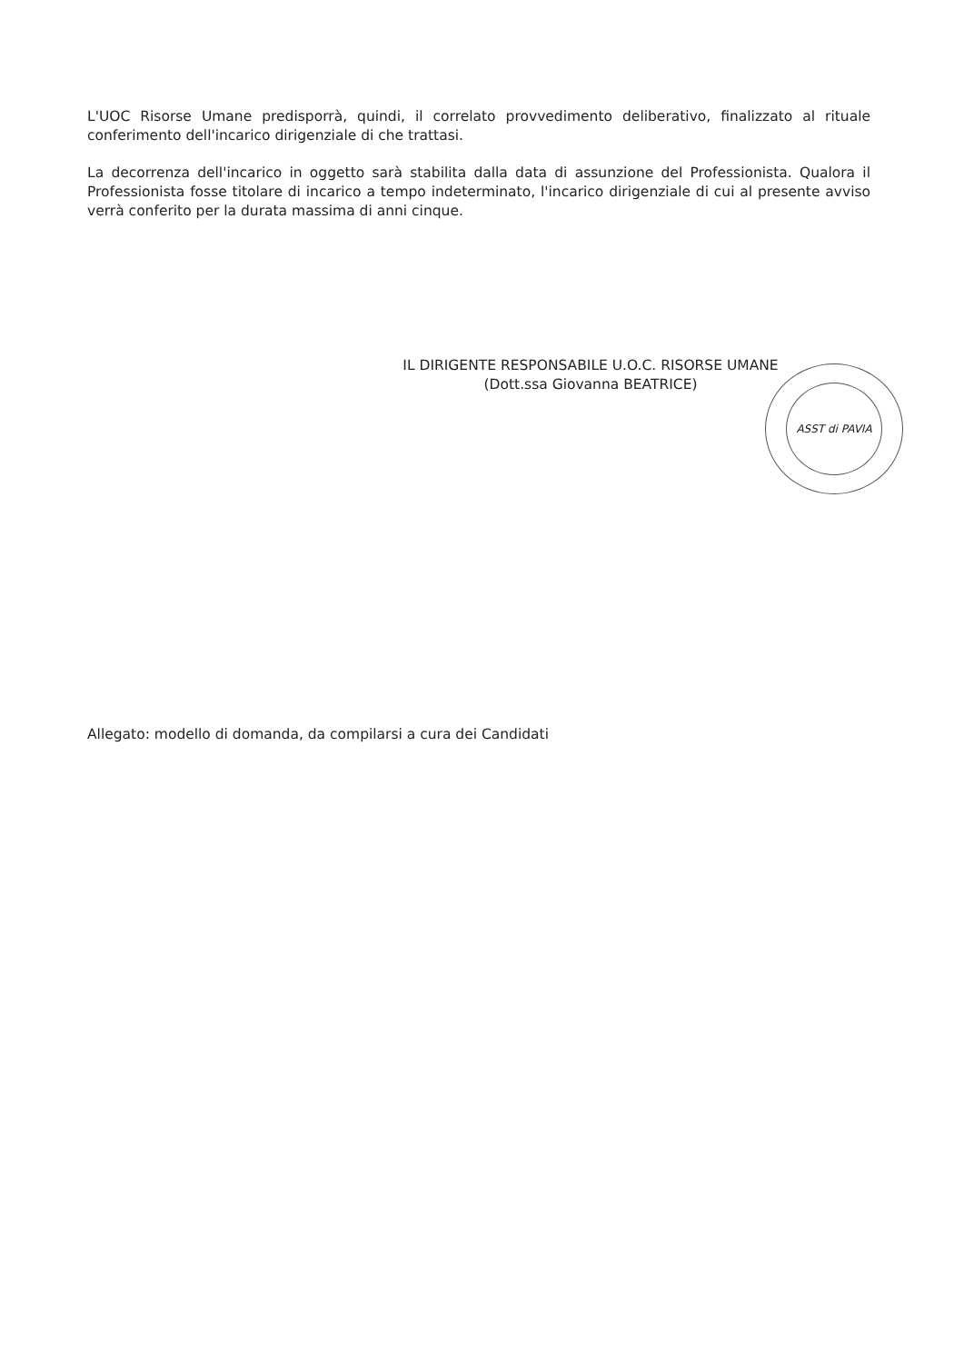L'UOC Risorse Umane predisporrà, quindi, il correlato provvedimento deliberativo, finalizzato al rituale conferimento dell'incarico dirigenziale di che trattasi.
La decorrenza dell'incarico in oggetto sarà stabilita dalla data di assunzione del Professionista. Qualora il Professionista fosse titolare di incarico a tempo indeterminato, l'incarico dirigenziale di cui al presente avviso verrà conferito per la durata massima di anni cinque.
IL DIRIGENTE RESPONSABILE U.O.C. RISORSE UMANE
(Dott.ssa Giovanna BEATRICE)
ASST di PAVIA
Allegato: modello di domanda, da compilarsi a cura dei Candidati